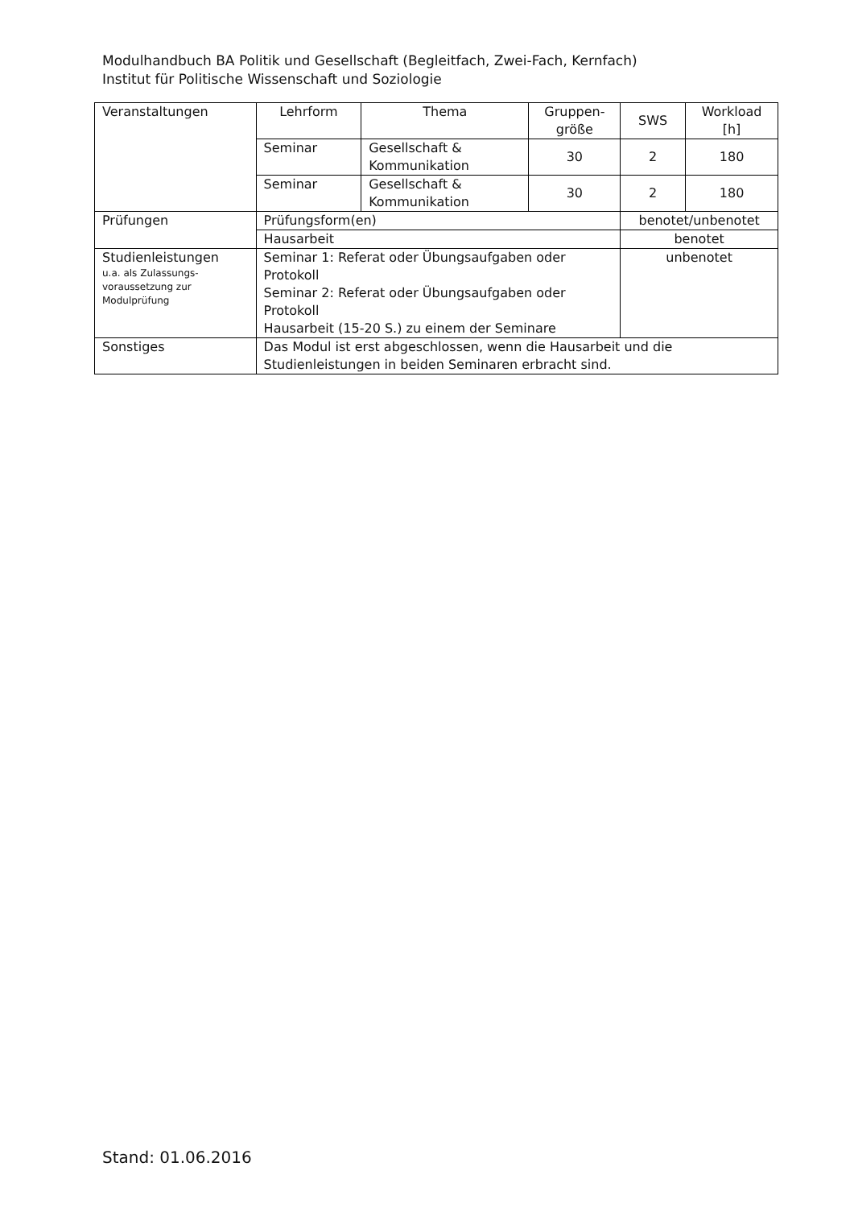Modulhandbuch BA Politik und Gesellschaft (Begleitfach, Zwei-Fach, Kernfach)
Institut für Politische Wissenschaft und Soziologie
| Veranstaltungen | Lehrform | Thema | Gruppen- größe | SWS | Workload [h] |
| | Seminar | Gesellschaft & Kommunikation | 30 | 2 | 180 |
| | Seminar | Gesellschaft & Kommunikation | 30 | 2 | 180 |
| Prüfungen | Prüfungsform(en) | | | benotet/unbenotet | |
| | Hausarbeit | | | benotet | |
| Studienleistungen u.a. als Zulassungs- voraussetzung zur Modulprüfung | Seminar 1: Referat oder Übungsaufgaben oder Protokoll Seminar 2: Referat oder Übungsaufgaben oder Protokoll Hausarbeit (15-20 S.) zu einem der Seminare | | | unbenotet | |
| Sonstiges | Das Modul ist erst abgeschlossen, wenn die Hausarbeit und die Studienleistungen in beiden Seminaren erbracht sind. | | | | |
Stand: 01.06.2016